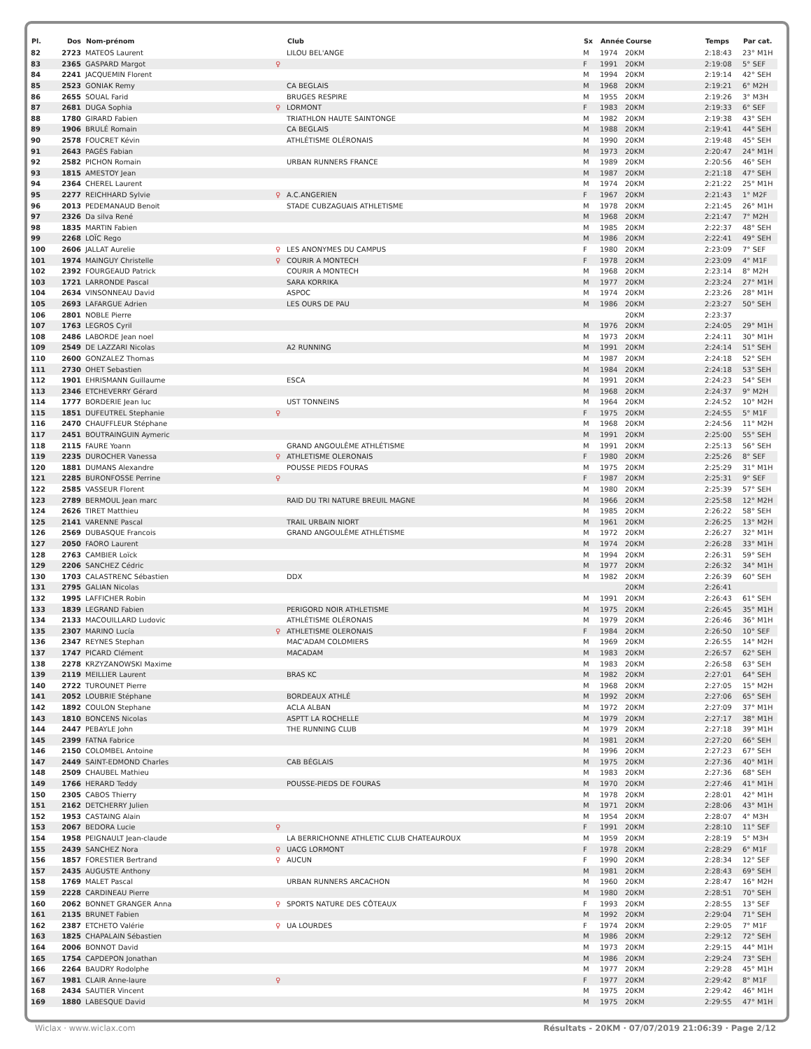| Pl. | Dos | Nom-prénom | | Club | Sx | Année | Course | Temps | Par cat. |
| --- | --- | --- | --- | --- | --- | --- | --- | --- | --- |
| 82 | 2723 | MATEOS Laurent | | LILOU BEL'ANGE | M | 1974 | 20KM | 2:18:43 | 23° M1H |
| 83 | 2365 | GASPARD Margot | ♀ | | F | 1991 | 20KM | 2:19:08 | 5° SEF |
| 84 | 2241 | JACQUEMIN Florent | | | M | 1994 | 20KM | 2:19:14 | 42° SEH |
| 85 | 2523 | GONIAK Remy | | CA BEGLAIS | M | 1968 | 20KM | 2:19:21 | 6° M2H |
| 86 | 2655 | SOUAL Farid | | BRUGES RESPIRE | M | 1955 | 20KM | 2:19:26 | 3° M3H |
| 87 | 2681 | DUGA Sophia | ♀ | LORMONT | F | 1983 | 20KM | 2:19:33 | 6° SEF |
| 88 | 1780 | GIRARD Fabien | | TRIATHLON HAUTE SAINTONGE | M | 1982 | 20KM | 2:19:38 | 43° SEH |
| 89 | 1906 | BRULÉ Romain | | CA BEGLAIS | M | 1988 | 20KM | 2:19:41 | 44° SEH |
| 90 | 2578 | FOUCRET Kévin | | ATHLÉTISME OLÉRONAIS | M | 1990 | 20KM | 2:19:48 | 45° SEH |
| 91 | 2643 | PAGÈS Fabian | | | M | 1973 | 20KM | 2:20:47 | 24° M1H |
| 92 | 2582 | PICHON Romain | | URBAN RUNNERS FRANCE | M | 1989 | 20KM | 2:20:56 | 46° SEH |
| 93 | 1815 | AMESTOY Jean | | | M | 1987 | 20KM | 2:21:18 | 47° SEH |
| 94 | 2364 | CHEREL Laurent | | | M | 1974 | 20KM | 2:21:22 | 25° M1H |
| 95 | 2277 | REICHHARD Sylvie | ♀ | A.C.ANGERIEN | F | 1967 | 20KM | 2:21:43 | 1° M2F |
| 96 | 2013 | PEDEMANAUD Benoit | | STADE CUBZAGUAIS ATHLETISME | M | 1978 | 20KM | 2:21:45 | 26° M1H |
| 97 | 2326 | Da silva René | | | M | 1968 | 20KM | 2:21:47 | 7° M2H |
| 98 | 1835 | MARTIN Fabien | | | M | 1985 | 20KM | 2:22:37 | 48° SEH |
| 99 | 2268 | LOÏC Rego | | | M | 1986 | 20KM | 2:22:41 | 49° SEH |
| 100 | 2606 | JALLAT Aurelie | ♀ | LES ANONYMES DU CAMPUS | F | 1980 | 20KM | 2:23:09 | 7° SEF |
| 101 | 1974 | MAINGUY Christelle | ♀ | COURIR A MONTECH | F | 1978 | 20KM | 2:23:09 | 4° M1F |
| 102 | 2392 | FOURGEAUD Patrick | | COURIR A MONTECH | M | 1968 | 20KM | 2:23:14 | 8° M2H |
| 103 | 1721 | LARRONDE Pascal | | SARA KORRIKA | M | 1977 | 20KM | 2:23:24 | 27° M1H |
| 104 | 2634 | VINSONNEAU David | | ASPOC | M | 1974 | 20KM | 2:23:26 | 28° M1H |
| 105 | 2693 | LAFARGUE Adrien | | LES OURS DE PAU | M | 1986 | 20KM | 2:23:27 | 50° SEH |
| 106 | 2801 | NOBLE Pierre | | | | | 20KM | 2:23:37 | |
| 107 | 1763 | LEGROS Cyril | | | M | 1976 | 20KM | 2:24:05 | 29° M1H |
| 108 | 2486 | LABORDE Jean noel | | | M | 1973 | 20KM | 2:24:11 | 30° M1H |
| 109 | 2549 | DE LAZZARI Nicolas | | A2 RUNNING | M | 1991 | 20KM | 2:24:14 | 51° SEH |
| 110 | 2600 | GONZALEZ Thomas | | | M | 1987 | 20KM | 2:24:18 | 52° SEH |
| 111 | 2730 | OHET Sebastien | | | M | 1984 | 20KM | 2:24:18 | 53° SEH |
| 112 | 1901 | EHRISMANN Guillaume | | ESCA | M | 1991 | 20KM | 2:24:23 | 54° SEH |
| 113 | 2346 | ETCHEVERRY Gérard | | | M | 1968 | 20KM | 2:24:37 | 9° M2H |
| 114 | 1777 | BORDERIE Jean luc | | UST TONNEINS | M | 1964 | 20KM | 2:24:52 | 10° M2H |
| 115 | 1851 | DUFEUTREL Stephanie | ♀ | | F | 1975 | 20KM | 2:24:55 | 5° M1F |
| 116 | 2470 | CHAUFFLEUR Stéphane | | | M | 1968 | 20KM | 2:24:56 | 11° M2H |
| 117 | 2451 | BOUTRAINGUIN Aymeric | | | M | 1991 | 20KM | 2:25:00 | 55° SEH |
| 118 | 2115 | FAURE Yoann | | GRAND ANGOULÊME ATHLÉTISME | M | 1991 | 20KM | 2:25:13 | 56° SEH |
| 119 | 2235 | DUROCHER Vanessa | ♀ | ATHLETISME OLERONAIS | F | 1980 | 20KM | 2:25:26 | 8° SEF |
| 120 | 1881 | DUMANS Alexandre | | POUSSE PIEDS FOURAS | M | 1975 | 20KM | 2:25:29 | 31° M1H |
| 121 | 2285 | BURONFOSSE Perrine | ♀ | | F | 1987 | 20KM | 2:25:31 | 9° SEF |
| 122 | 2585 | VASSEUR Florent | | | M | 1980 | 20KM | 2:25:39 | 57° SEH |
| 123 | 2789 | BERMOUL Jean marc | | RAID DU TRI NATURE BREUIL MAGNE | M | 1966 | 20KM | 2:25:58 | 12° M2H |
| 124 | 2626 | TIRET Matthieu | | | M | 1985 | 20KM | 2:26:22 | 58° SEH |
| 125 | 2141 | VARENNE Pascal | | TRAIL URBAIN NIORT | M | 1961 | 20KM | 2:26:25 | 13° M2H |
| 126 | 2569 | DUBASQUE Francois | | GRAND ANGOULÊME ATHLÉTISME | M | 1972 | 20KM | 2:26:27 | 32° M1H |
| 127 | 2050 | FAORO Laurent | | | M | 1974 | 20KM | 2:26:28 | 33° M1H |
| 128 | 2763 | CAMBIER Loïck | | | M | 1994 | 20KM | 2:26:31 | 59° SEH |
| 129 | 2206 | SANCHEZ Cédric | | | M | 1977 | 20KM | 2:26:32 | 34° M1H |
| 130 | 1703 | CALASTRENC Sébastien | | DDX | M | 1982 | 20KM | 2:26:39 | 60° SEH |
| 131 | 2795 | GALIAN Nicolas | | | | | 20KM | 2:26:41 | |
| 132 | 1995 | LAFFICHER Robin | | | M | 1991 | 20KM | 2:26:43 | 61° SEH |
| 133 | 1839 | LEGRAND Fabien | | PERIGORD NOIR ATHLETISME | M | 1975 | 20KM | 2:26:45 | 35° M1H |
| 134 | 2133 | MACOUILLARD Ludovic | | ATHLÉTISME OLÉRONAIS | M | 1979 | 20KM | 2:26:46 | 36° M1H |
| 135 | 2307 | MARINO Lucía | ♀ | ATHLETISME OLERONAIS | F | 1984 | 20KM | 2:26:50 | 10° SEF |
| 136 | 2347 | REYNES Stephan | | MAC'ADAM COLOMIERS | M | 1969 | 20KM | 2:26:55 | 14° M2H |
| 137 | 1747 | PICARD Clément | | MACADAM | M | 1983 | 20KM | 2:26:57 | 62° SEH |
| 138 | 2278 | KRZYZANOWSKI Maxime | | | M | 1983 | 20KM | 2:26:58 | 63° SEH |
| 139 | 2119 | MEILLIER Laurent | | BRAS KC | M | 1982 | 20KM | 2:27:01 | 64° SEH |
| 140 | 2722 | TUROUNET Pierre | | | M | 1968 | 20KM | 2:27:05 | 15° M2H |
| 141 | 2052 | LOUBRIE Stéphane | | BORDEAUX ATHLÉ | M | 1992 | 20KM | 2:27:06 | 65° SEH |
| 142 | 1892 | COULON Stephane | | ACLA ALBAN | M | 1972 | 20KM | 2:27:09 | 37° M1H |
| 143 | 1810 | BONCENS Nicolas | | ASPTT LA ROCHELLE | M | 1979 | 20KM | 2:27:17 | 38° M1H |
| 144 | 2447 | PEBAYLE John | | THE RUNNING CLUB | M | 1979 | 20KM | 2:27:18 | 39° M1H |
| 145 | 2399 | FATNA Fabrice | | | M | 1981 | 20KM | 2:27:20 | 66° SEH |
| 146 | 2150 | COLOMBEL Antoine | | | M | 1996 | 20KM | 2:27:23 | 67° SEH |
| 147 | 2449 | SAINT-EDMOND Charles | | CAB BÉGLAIS | M | 1975 | 20KM | 2:27:36 | 40° M1H |
| 148 | 2509 | CHAUBEL Mathieu | | | M | 1983 | 20KM | 2:27:36 | 68° SEH |
| 149 | 1766 | HERARD Teddy | | POUSSE-PIEDS DE FOURAS | M | 1970 | 20KM | 2:27:46 | 41° M1H |
| 150 | 2305 | CABOS Thierry | | | M | 1978 | 20KM | 2:28:01 | 42° M1H |
| 151 | 2162 | DETCHERRY Julien | | | M | 1971 | 20KM | 2:28:06 | 43° M1H |
| 152 | 1953 | CASTAING Alain | | | M | 1954 | 20KM | 2:28:07 | 4° M3H |
| 153 | 2067 | BEDORA Lucie | ♀ | | F | 1991 | 20KM | 2:28:10 | 11° SEF |
| 154 | 1958 | PEIGNAULT Jean-claude | | LA BERRICHONNE ATHLETIC CLUB CHATEAUROUX | M | 1959 | 20KM | 2:28:19 | 5° M3H |
| 155 | 2439 | SANCHEZ Nora | ♀ | UACG LORMONT | F | 1978 | 20KM | 2:28:29 | 6° M1F |
| 156 | 1857 | FORESTIER Bertrand | ♀ | AUCUN | F | 1990 | 20KM | 2:28:34 | 12° SEF |
| 157 | 2435 | AUGUSTE Anthony | | | M | 1981 | 20KM | 2:28:43 | 69° SEH |
| 158 | 1769 | MALET Pascal | | URBAN RUNNERS ARCACHON | M | 1960 | 20KM | 2:28:47 | 16° M2H |
| 159 | 2228 | CARDINEAU Pierre | | | M | 1980 | 20KM | 2:28:51 | 70° SEH |
| 160 | 2062 | BONNET GRANGER Anna | ♀ | SPORTS NATURE DES CÔTEAUX | F | 1993 | 20KM | 2:28:55 | 13° SEF |
| 161 | 2135 | BRUNET Fabien | | | M | 1992 | 20KM | 2:29:04 | 71° SEH |
| 162 | 2387 | ETCHETO Valérie | ♀ | UA LOURDES | F | 1974 | 20KM | 2:29:05 | 7° M1F |
| 163 | 1825 | CHAPALAIN Sébastien | | | M | 1986 | 20KM | 2:29:12 | 72° SEH |
| 164 | 2006 | BONNOT David | | | M | 1973 | 20KM | 2:29:15 | 44° M1H |
| 165 | 1754 | CAPDEPON Jonathan | | | M | 1986 | 20KM | 2:29:24 | 73° SEH |
| 166 | 2264 | BAUDRY Rodolphe | | | M | 1977 | 20KM | 2:29:28 | 45° M1H |
| 167 | 1981 | CLAIR Anne-laure | ♀ | | F | 1977 | 20KM | 2:29:42 | 8° M1F |
| 168 | 2434 | SAUTIER Vincent | | | M | 1975 | 20KM | 2:29:42 | 46° M1H |
| 169 | 1880 | LABESQUE David | | | M | 1975 | 20KM | 2:29:55 | 47° M1H |
Wiclax · www.wiclax.com Résultats - 20KM · 07/07/2019 21:06:39 · Page 2/12